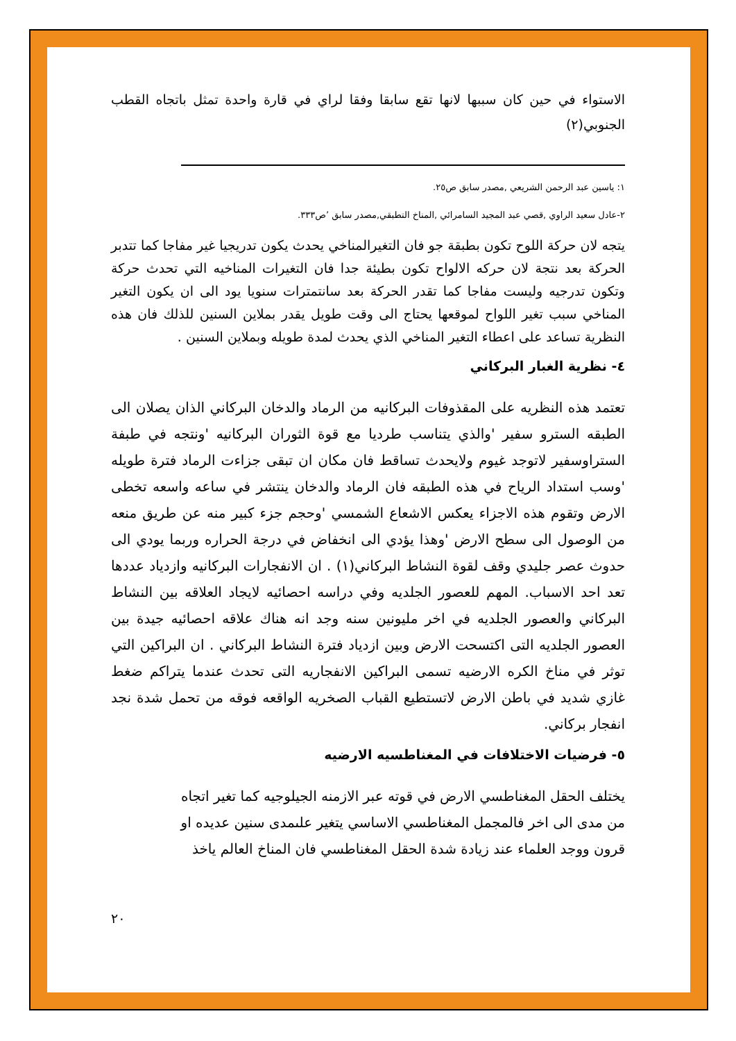الاستواء في حين كان سببها لانها تقع سابقا وفقا لراي في قارة واحدة تمثل باتجاه القطب الجنوبي(٢)
١: ياسين عبد الرحمن الشريعي ,مصدر سابق ص٢٥.
٢-عادل سعيد الراوي ,قصي عبد المجيد السامرائي ,المناخ التطبقي,مصدر سابق ’ص٣٣٣.
يتجه لان حركة اللوح تكون بطبقة جو فان التغيرالمناخي يحدث يكون تدريجيا غير مفاجا كما تتدبر الحركة بعد نتجة لان حركه الالواح تكون بطيئة جدا فان التغيرات المناخيه التي تحدث حركة وتكون تدرجيه وليست مفاجا كما تقدر الحركة بعد سانتمترات سنويا يود الى ان يكون التغير المناخي سبب تغير اللواح لموقعها يحتاج الى وقت طويل يقدر بملاين السنين للذلك فان هذه النظرية تساعد على اعطاء التغير المناخي الذي يحدث لمدة طويله وبملاين السنين .
٤- نظرية الغبار البركاني
تعتمد هذه النظريه على المقذوفات البركانيه من الرماد والدخان البركاني الذان يصلان الى الطبقه السترو سفير 'والذي يتناسب طرديا مع قوة الثوران البركانيه 'ونتجه في طبفة الستراوسفير لاتوجد غيوم ولايحدث تساقط فان مكان ان تبقى جزاءت الرماد فترة طويله 'وسب استداد الرياح في هذه الطبقه فان الرماد والدخان ينتشر في ساعه واسعه تخطى الارض وتقوم هذه الاجزاء يعكس الاشعاع الشمسي 'وحجم جزء كبير منه عن طريق منعه من الوصول الى سطح الارض 'وهذا يؤدي الى انخفاض في درجة الحراره وربما يودي الى حدوث عصر جليدي وقف لقوة النشاط البركاني(١) . ان الانفجارات البركانيه وازدياد عددها تعد احد الاسباب. المهم للعصور الجلديه وفي دراسه احصائيه لايجاد العلاقه بين النشاط البركاني والعصور الجلديه في اخر مليونين سنه وجد انه هناك علاقه احصائيه جيدة بين العصور الجلديه التى اكتسحت الارض وبين ازدياد فترة النشاط البركاني . ان البراكين التي توثر في مناخ الكره الارضيه تسمى البراكين الانفجاريه التى تحدث عندما يتراكم ضغط غازي شديد في باطن الارض لاتستطيع القباب الصخريه الواقعه فوقه من تحمل شدة نجد انفجار بركاني.
٥- فرضيات الاختلافات في المغناطسيه الارضيه
يختلف الحقل المغناطسي الارض في قوته عبر الازمنه الجيلوجيه كما تغير اتجاه
من مدى الى اخر فالمجمل المغناطسي الاساسي يتغير علىمدى سنين عديده او
قرون ووجد العلماء عند زيادة شدة الحقل المغناطسي فان المناخ العالم ياخذ
٢٠